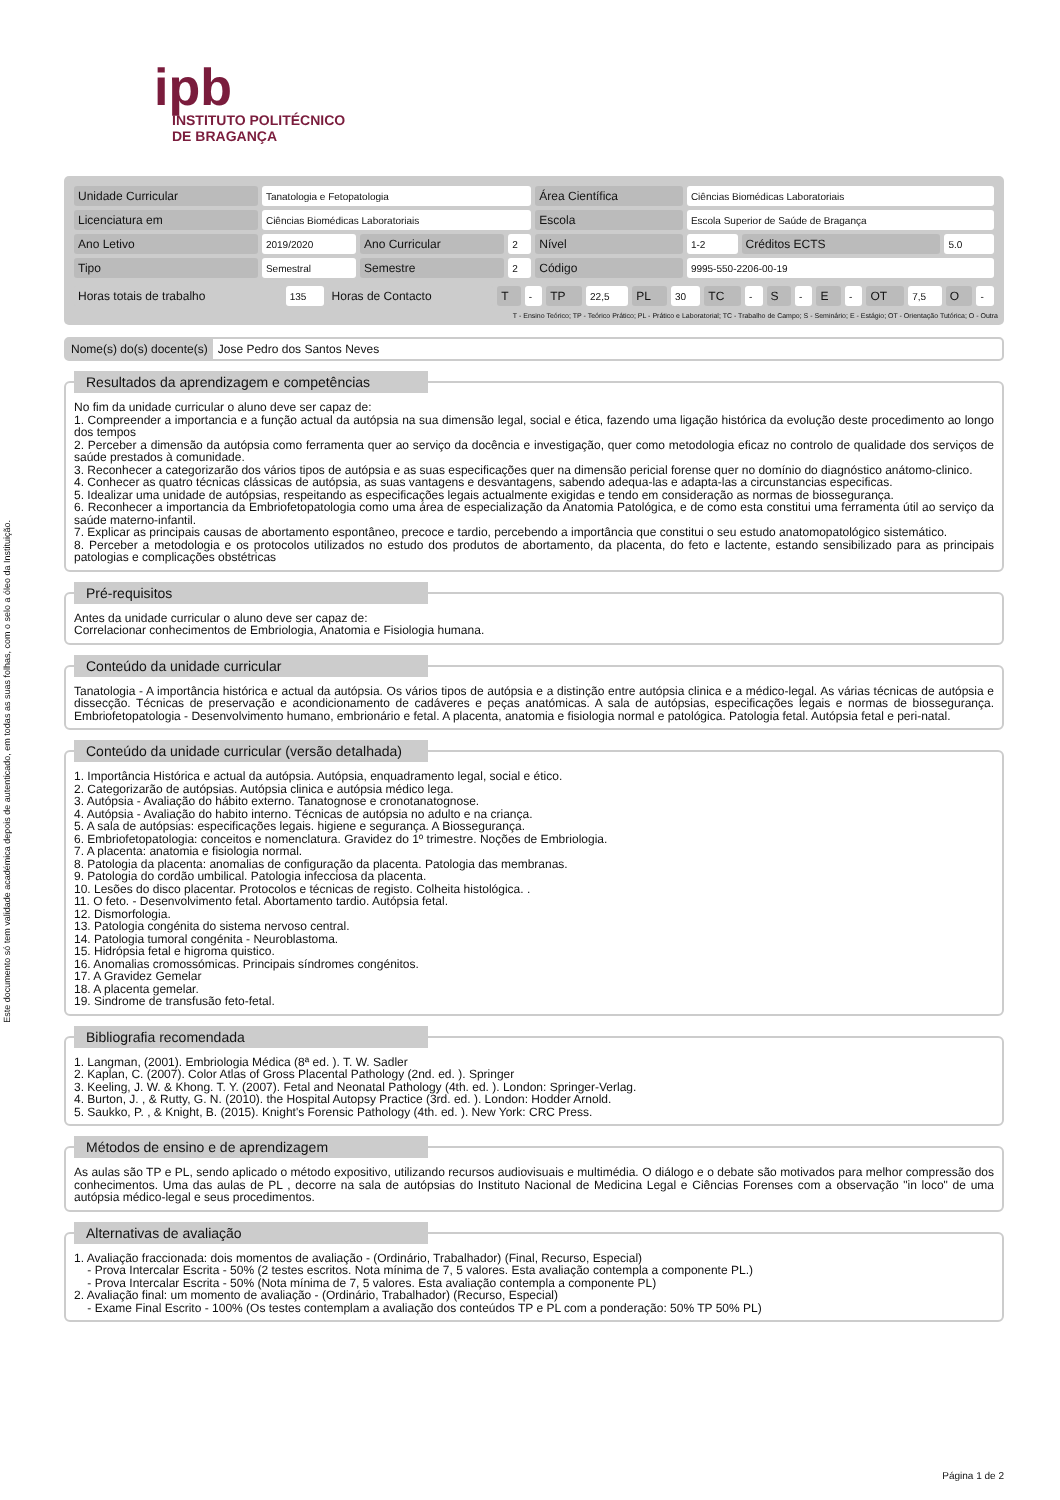Este documento só tem validade académica depois de autenticado, em todas as suas folhas, com o selo a óleo da Instituição.
ipb
INSTITUTO POLITÉCNICO
DE BRAGANÇA
| Unidade Curricular | Tanatologia e Fetopatologia | | | Área Científica | Ciências Biomédicas Laboratoriais | | |
| Licenciatura em | Ciências Biomédicas Laboratoriais | | | Escola | Escola Superior de Saúde de Bragança | | |
| Ano Letivo | 2019/2020 | Ano Curricular | 2 | Nível | 1-2 | Créditos ECTS | 5.0 |
| Tipo | Semestral | Semestre | 2 | Código | 9995-550-2206-00-19 | | |
| Horas totais de trabalho | 135 | Horas de Contacto | T | - | TP | 22,5 | PL | 30 | TC | - | S | - | E | - | OT | 7,5 | O | - |
T - Ensino Teórico; TP - Teórico Prático; PL - Prático e Laboratorial; TC - Trabalho de Campo; S - Seminário; E - Estágio; OT - Orientação Tutórica; O - Outra
Nome(s) do(s) docente(s) Jose Pedro dos Santos Neves
Resultados da aprendizagem e competências
No fim da unidade curricular o aluno deve ser capaz de:
1. Compreender a importancia e a função actual da autópsia na sua dimensão legal, social e ética, fazendo uma ligação histórica da evolução deste procedimento ao longo dos tempos
2. Perceber a dimensão da autópsia como ferramenta quer ao serviço da docência e investigação, quer como metodologia eficaz no controlo de qualidade dos serviços de saúde prestados à comunidade.
3. Reconhecer a categorizarão dos vários tipos de autópsia e as suas especificações quer na dimensão pericial forense quer no domínio do diagnóstico anátomo-clinico.
4. Conhecer as quatro técnicas clássicas de autópsia, as suas vantagens e desvantagens, sabendo adequa-las e adapta-las a circunstancias especificas.
5. Idealizar uma unidade de autópsias, respeitando as especificações legais actualmente exigidas e tendo em consideração as normas de biossegurança.
6. Reconhecer a importancia da Embriofetopatologia como uma área de especialização da Anatomia Patológica, e de como esta constitui uma ferramenta útil ao serviço da saúde materno-infantil.
7. Explicar as principais causas de abortamento espontâneo, precoce e tardio, percebendo a importância que constitui o seu estudo anatomopatológico sistemático.
8. Perceber a metodologia e os protocolos utilizados no estudo dos produtos de abortamento, da placenta, do feto e lactente, estando sensibilizado para as principais patologias e complicações obstétricas
Pré-requisitos
Antes da unidade curricular o aluno deve ser capaz de:
Correlacionar conhecimentos de Embriologia, Anatomia e Fisiologia humana.
Conteúdo da unidade curricular
Tanatologia - A importância histórica e actual da autópsia. Os vários tipos de autópsia e a distinção entre autópsia clinica e a médico-legal. As várias técnicas de autópsia e dissecção. Técnicas de preservação e acondicionamento de cadáveres e peças anatómicas. A sala de autópsias, especificações legais e normas de biossegurança. Embriofetopatologia - Desenvolvimento humano, embrionário e fetal. A placenta, anatomia e fisiologia normal e patológica. Patologia fetal. Autópsia fetal e peri-natal.
Conteúdo da unidade curricular (versão detalhada)
1. Importância Histórica e actual da autópsia. Autópsia, enquadramento legal, social e ético.
2. Categorizarão de autópsias. Autópsia clinica e autópsia médico lega.
3. Autópsia - Avaliação do hábito externo. Tanatognose e cronotanatognose.
4. Autópsia - Avaliação do habito interno. Técnicas de autópsia no adulto e na criança.
5. A sala de autópsias: especificações legais. higiene e segurança. A Biossegurança.
6. Embriofetopatologia: conceitos e nomenclatura. Gravidez do 1º trimestre. Noções de Embriologia.
7. A placenta: anatomia e fisiologia normal.
8. Patologia da placenta: anomalias de configuração da placenta. Patologia das membranas.
9. Patologia do cordão umbilical. Patologia infecciosa da placenta.
10. Lesões do disco placentar. Protocolos e técnicas de registo. Colheita histológica. .
11. O feto. - Desenvolvimento fetal. Abortamento tardio. Autópsia fetal.
12. Dismorfologia.
13. Patologia congénita do sistema nervoso central.
14. Patologia tumoral congénita - Neuroblastoma.
15. Hidrópsia fetal e higroma quistico.
16. Anomalias cromossómicas. Principais síndromes congénitos.
17. A Gravidez Gemelar
18. A placenta gemelar.
19. Sindrome de transfusão feto-fetal.
Bibliografia recomendada
1. Langman, (2001). Embriologia Médica (8ª ed. ). T. W. Sadler
2. Kaplan, C. (2007). Color Atlas of Gross Placental Pathology (2nd. ed. ). Springer
3. Keeling, J. W. & Khong. T. Y. (2007). Fetal and Neonatal Pathology (4th. ed. ). London: Springer-Verlag.
4. Burton, J. , & Rutty, G. N. (2010). the Hospital Autopsy Practice (3rd. ed. ). London: Hodder Arnold.
5. Saukko, P. , & Knight, B. (2015). Knight's Forensic Pathology (4th. ed. ). New York: CRC Press.
Métodos de ensino e de aprendizagem
As aulas são TP e PL, sendo aplicado o método expositivo, utilizando recursos audiovisuais e multimédia. O diálogo e o debate são motivados para melhor compressão dos conhecimentos. Uma das aulas de PL , decorre na sala de autópsias do Instituto Nacional de Medicina Legal e Ciências Forenses com a observação "in loco" de uma autópsia médico-legal e seus procedimentos.
Alternativas de avaliação
1. Avaliação fraccionada: dois momentos de avaliação - (Ordinário, Trabalhador) (Final, Recurso, Especial)
- Prova Intercalar Escrita - 50% (2 testes escritos. Nota mínima de 7, 5 valores. Esta avaliação contempla a componente PL.)
- Prova Intercalar Escrita - 50% (Nota mínima de 7, 5 valores. Esta avaliação contempla a componente PL)
2. Avaliação final: um momento de avaliação - (Ordinário, Trabalhador) (Recurso, Especial)
- Exame Final Escrito - 100% (Os testes contemplam a avaliação dos conteúdos TP e PL com a ponderação: 50% TP 50% PL)
Página 1 de 2